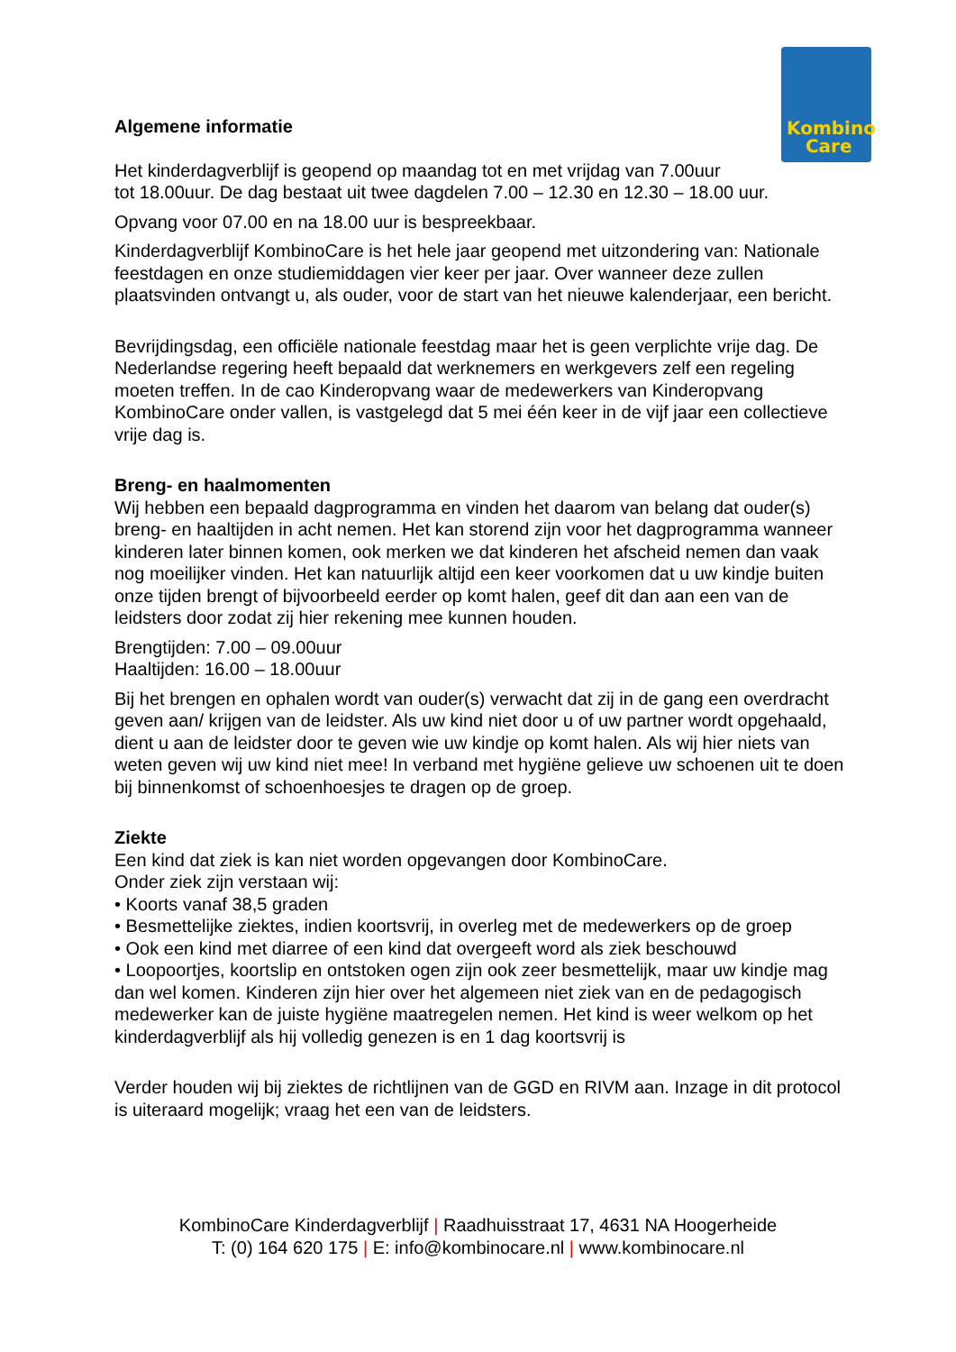Kombino
Care
Algemene informatie
Het kinderdagverblijf is geopend op maandag tot en met vrijdag van 7.00uur
tot 18.00uur. De dag bestaat uit twee dagdelen 7.00 – 12.30 en 12.30 – 18.00 uur.
Opvang voor 07.00 en na 18.00 uur is bespreekbaar.
Kinderdagverblijf KombinoCare is het hele jaar geopend met uitzondering van: Nationale feestdagen en onze studiemiddagen vier keer per jaar. Over wanneer deze zullen plaatsvinden ontvangt u, als ouder, voor de start van het nieuwe kalenderjaar, een bericht.
Bevrijdingsdag, een officiële nationale feestdag maar het is geen verplichte vrije dag. De Nederlandse regering heeft bepaald dat werknemers en werkgevers zelf een regeling moeten treffen. In de cao Kinderopvang waar de medewerkers van Kinderopvang KombinoCare onder vallen, is vastgelegd dat 5 mei één keer in de vijf jaar een collectieve vrije dag is.
Breng- en haalmomenten
Wij hebben een bepaald dagprogramma en vinden het daarom van belang dat ouder(s) breng- en haaltijden in acht nemen. Het kan storend zijn voor het dagprogramma wanneer kinderen later binnen komen, ook merken we dat kinderen het afscheid nemen dan vaak nog moeilijker vinden. Het kan natuurlijk altijd een keer voorkomen dat u uw kindje buiten onze tijden brengt of bijvoorbeeld eerder op komt halen, geef dit dan aan een van de leidsters door zodat zij hier rekening mee kunnen houden.
Brengtijden: 7.00 – 09.00uur
Haaltijden: 16.00 – 18.00uur
Bij het brengen en ophalen wordt van ouder(s) verwacht dat zij in de gang een overdracht geven aan/ krijgen van de leidster. Als uw kind niet door u of uw partner wordt opgehaald, dient u aan de leidster door te geven wie uw kindje op komt halen. Als wij hier niets van weten geven wij uw kind niet mee! In verband met hygiëne gelieve uw schoenen uit te doen bij binnenkomst of schoenhoesjes te dragen op de groep.
Ziekte
Een kind dat ziek is kan niet worden opgevangen door KombinoCare.
Onder ziek zijn verstaan wij:
• Koorts vanaf 38,5 graden
• Besmettelijke ziektes, indien koortsvrij, in overleg met de medewerkers op de groep
• Ook een kind met diarree of een kind dat overgeeft word als ziek beschouwd
• Loopoortjes, koortslip en ontstoken ogen zijn ook zeer besmettelijk, maar uw kindje mag dan wel komen. Kinderen zijn hier over het algemeen niet ziek van en de pedagogisch medewerker kan de juiste hygiëne maatregelen nemen. Het kind is weer welkom op het kinderdagverblijf als hij volledig genezen is en 1 dag koortsvrij is
Verder houden wij bij ziektes de richtlijnen van de GGD en RIVM aan. Inzage in dit protocol is uiteraard mogelijk; vraag het een van de leidsters.
KombinoCare Kinderdagverblijf | Raadhuisstraat 17, 4631 NA Hoogerheide
T: (0) 164 620 175 | E: info@kombinocare.nl | www.kombinocare.nl